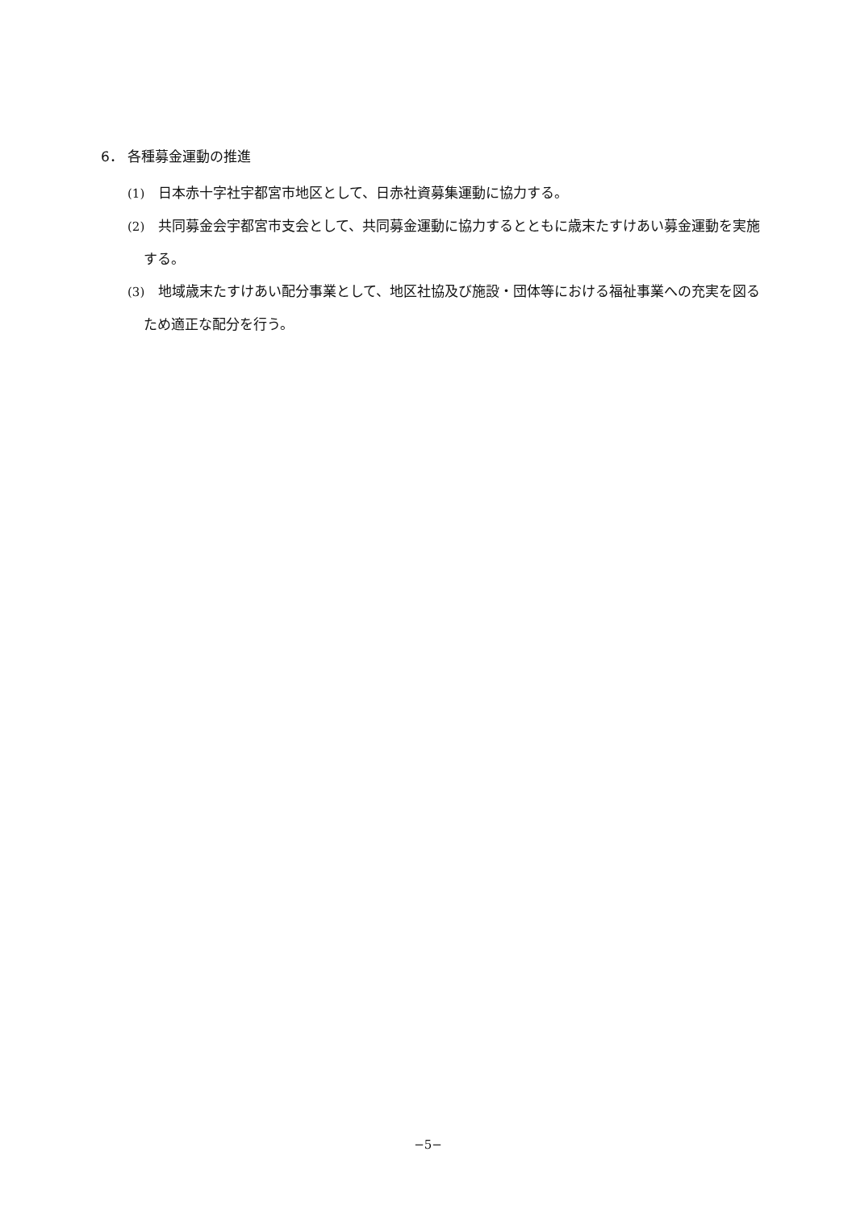6． 各種募金運動の推進
(1)　日本赤十字社宇都宮市地区として、日赤社資募集運動に協力する。
(2)　共同募金会宇都宮市支会として、共同募金運動に協力するとともに歳末たすけあい募金運動を実施する。
(3)　地域歳末たすけあい配分事業として、地区社協及び施設・団体等における福祉事業への充実を図るため適正な配分を行う。
−5−